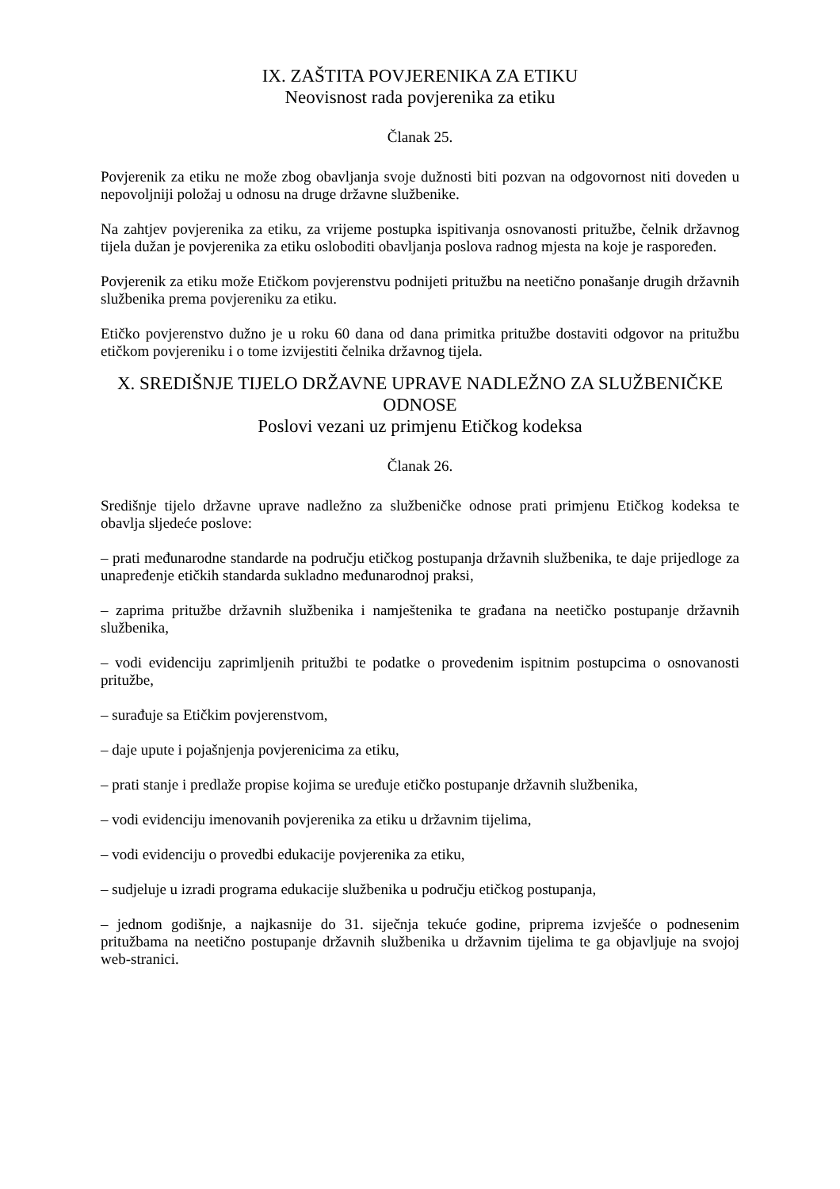IX. ZAŠTITA POVJERENIKA ZA ETIKU
Neovisnost rada povjerenika za etiku
Članak 25.
Povjerenik za etiku ne može zbog obavljanja svoje dužnosti biti pozvan na odgovornost niti doveden u nepovoljniji položaj u odnosu na druge državne službenike.
Na zahtjev povjerenika za etiku, za vrijeme postupka ispitivanja osnovanosti pritužbe, čelnik državnog tijela dužan je povjerenika za etiku osloboditi obavljanja poslova radnog mjesta na koje je raspoređen.
Povjerenik za etiku može Etičkom povjerenstvu podnijeti pritužbu na neetično ponašanje drugih državnih službenika prema povjereniku za etiku.
Etičko povjerenstvo dužno je u roku 60 dana od dana primitka pritužbe dostaviti odgovor na pritužbu etičkom povjereniku i o tome izvijestiti čelnika državnog tijela.
X. SREDIŠNJE TIJELO DRŽAVNE UPRAVE NADLEŽNO ZA SLUŽBENIČKE ODNOSE
Poslovi vezani uz primjenu Etičkog kodeksa
Članak 26.
Središnje tijelo državne uprave nadležno za službeničke odnose prati primjenu Etičkog kodeksa te obavlja sljedeće poslove:
– prati međunarodne standarde na području etičkog postupanja državnih službenika, te daje prijedloge za unapređenje etičkih standarda sukladno međunarodnoj praksi,
– zaprima pritužbe državnih službenika i namještenika te građana na neetičko postupanje državnih službenika,
– vodi evidenciju zaprimljenih pritužbi te podatke o provedenim ispitnim postupcima o osnovanosti pritužbe,
– surađuje sa Etičkim povjerenstvom,
– daje upute i pojašnjenja povjerenicima za etiku,
– prati stanje i predlaže propise kojima se uređuje etičko postupanje državnih službenika,
– vodi evidenciju imenovanih povjerenika za etiku u državnim tijelima,
– vodi evidenciju o provedbi edukacije povjerenika za etiku,
– sudjeluje u izradi programa edukacije službenika u području etičkog postupanja,
– jednom godišnje, a najkasnije do 31. siječnja tekuće godine, priprema izvješće o podnesenim pritužbama na neetično postupanje državnih službenika u državnim tijelima te ga objavljuje na svojoj web-stranici.